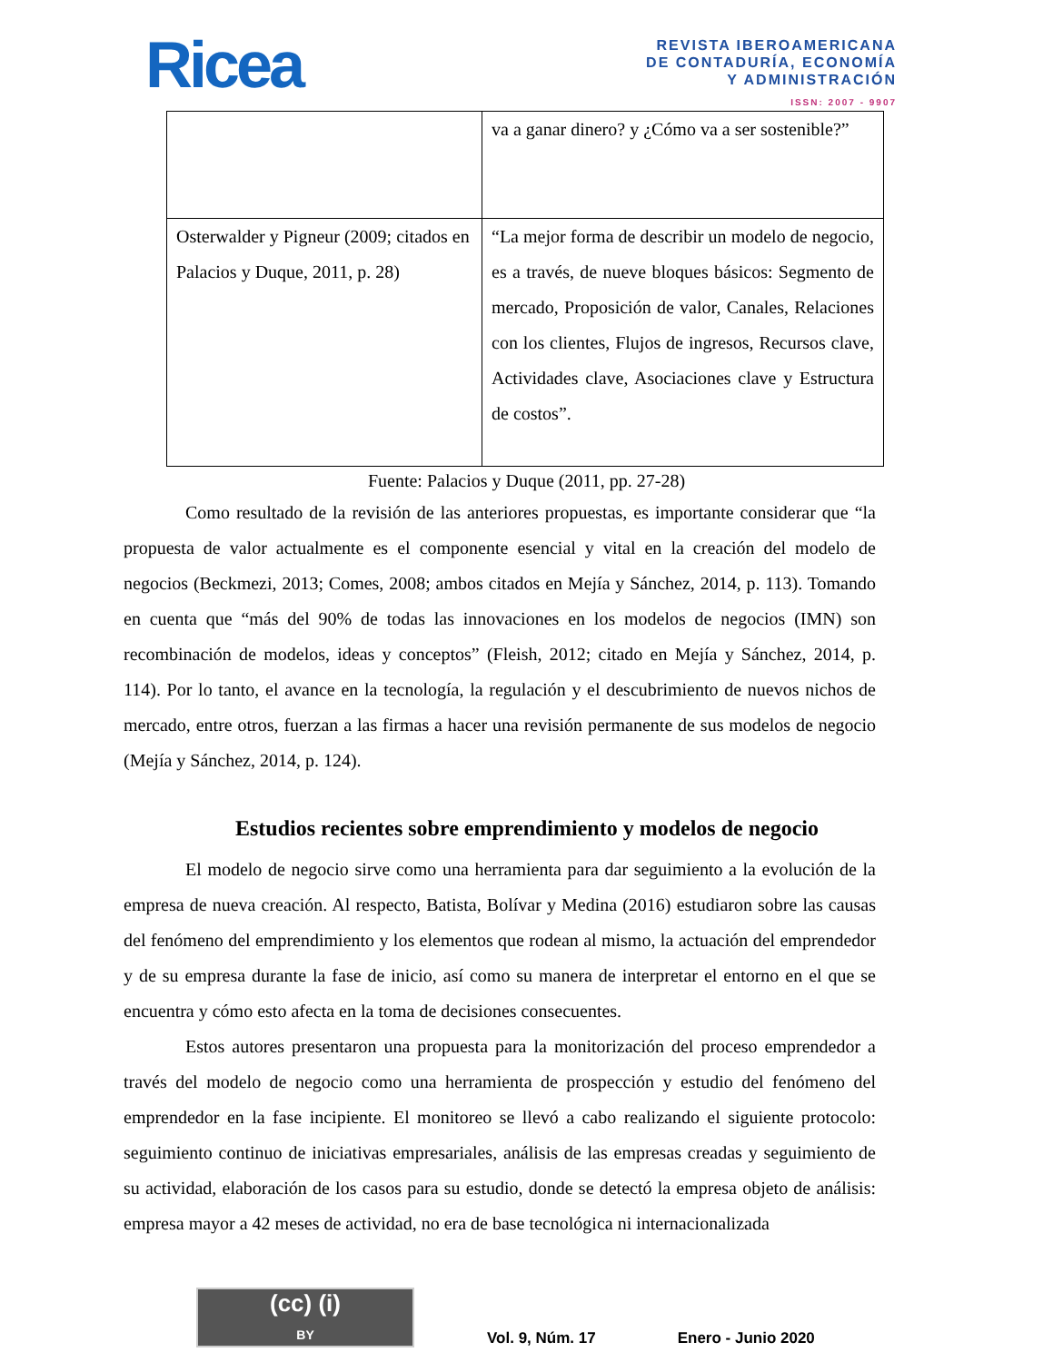Ricea
REVISTA IBEROAMERICANA
DE CONTADURÍA, ECONOMÍA
Y ADMINISTRACIÓN
ISSN: 2007 - 9907
| | va a ganar dinero? y ¿Cómo va a ser sostenible?” |
| Osterwalder y Pigneur (2009; citados en Palacios y Duque, 2011, p. 28) | “La mejor forma de describir un modelo de negocio, es a través, de nueve bloques básicos: Segmento de mercado, Proposición de valor, Canales, Relaciones con los clientes, Flujos de ingresos, Recursos clave, Actividades clave, Asociaciones clave y Estructura de costos”. |
Fuente: Palacios y Duque (2011, pp. 27-28)
Como resultado de la revisión de las anteriores propuestas, es importante considerar que “la propuesta de valor actualmente es el componente esencial y vital en la creación del modelo de negocios (Beckmezi, 2013; Comes, 2008; ambos citados en Mejía y Sánchez, 2014, p. 113). Tomando en cuenta que “más del 90% de todas las innovaciones en los modelos de negocios (IMN) son recombinación de modelos, ideas y conceptos” (Fleish, 2012; citado en Mejía y Sánchez, 2014, p. 114). Por lo tanto, el avance en la tecnología, la regulación y el descubrimiento de nuevos nichos de mercado, entre otros, fuerzan a las firmas a hacer una revisión permanente de sus modelos de negocio (Mejía y Sánchez, 2014, p. 124).
Estudios recientes sobre emprendimiento y modelos de negocio
El modelo de negocio sirve como una herramienta para dar seguimiento a la evolución de la empresa de nueva creación. Al respecto, Batista, Bolívar y Medina (2016) estudiaron sobre las causas del fenómeno del emprendimiento y los elementos que rodean al mismo, la actuación del emprendedor y de su empresa durante la fase de inicio, así como su manera de interpretar el entorno en el que se encuentra y cómo esto afecta en la toma de decisiones consecuentes.
Estos autores presentaron una propuesta para la monitorización del proceso emprendedor a través del modelo de negocio como una herramienta de prospección y estudio del fenómeno del emprendedor en la fase incipiente. El monitoreo se llevó a cabo realizando el siguiente protocolo: seguimiento continuo de iniciativas empresariales, análisis de las empresas creadas y seguimiento de su actividad, elaboración de los casos para su estudio, donde se detectó la empresa objeto de análisis: empresa mayor a 42 meses de actividad, no era de base tecnológica ni internacionalizada
(cc) (i)
BY
Vol. 9, Núm. 17 Enero - Junio 2020